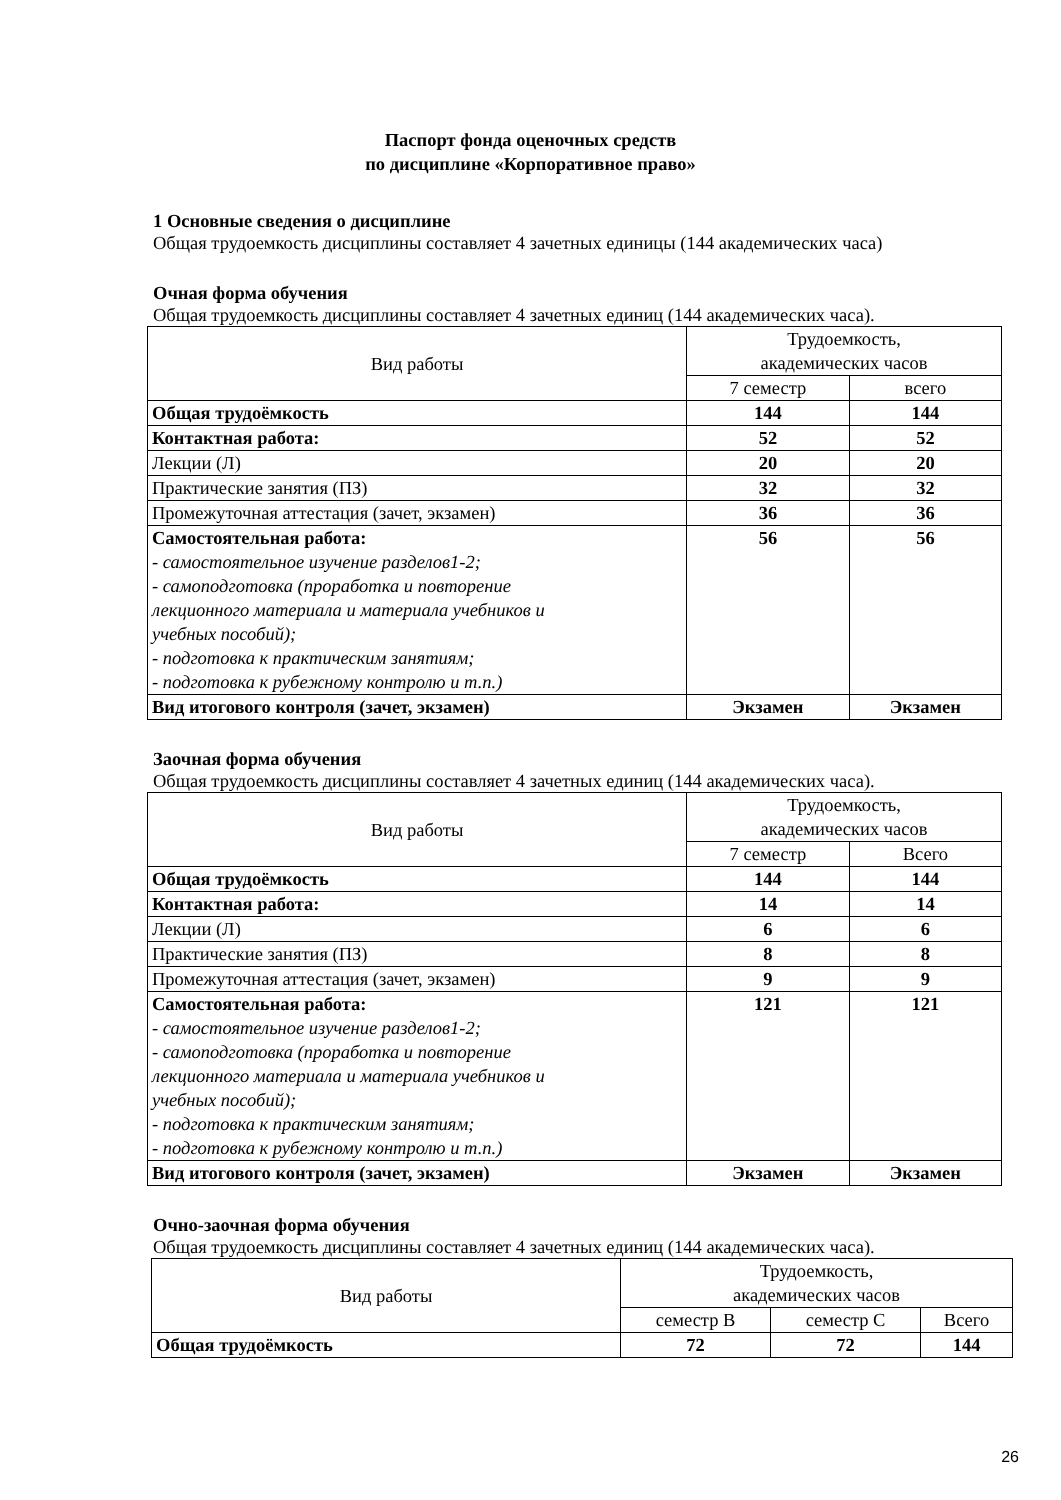Паспорт фонда оценочных средств
по дисциплине «Корпоративное право»
1 Основные сведения о дисциплине
Общая трудоемкость дисциплины составляет 4 зачетных единицы (144 академических часа)
Очная форма обучения
Общая трудоемкость дисциплины составляет 4 зачетных единиц (144 академических часа).
| Вид работы | Трудоемкость, академических часов | |
| | 7 семестр | всего |
| Общая трудоёмкость | 144 | 144 |
| Контактная работа: | 52 | 52 |
| Лекции (Л) | 20 | 20 |
| Практические занятия (ПЗ) | 32 | 32 |
| Промежуточная аттестация (зачет, экзамен) | 36 | 36 |
| Самостоятельная работа: - самостоятельное изучение разделов1-2; - самоподготовка (проработка и повторение лекционного материала и материала учебников и учебных пособий); - подготовка к практическим занятиям; - подготовка к рубежному контролю и т.п.) | 56 | 56 |
| Вид итогового контроля (зачет, экзамен) | Экзамен | Экзамен |
Заочная форма обучения
Общая трудоемкость дисциплины составляет 4 зачетных единиц (144 академических часа).
| Вид работы | Трудоемкость, академических часов | |
| | 7 семестр | Всего |
| Общая трудоёмкость | 144 | 144 |
| Контактная работа: | 14 | 14 |
| Лекции (Л) | 6 | 6 |
| Практические занятия (ПЗ) | 8 | 8 |
| Промежуточная аттестация (зачет, экзамен) | 9 | 9 |
| Самостоятельная работа: - самостоятельное изучение разделов1-2; - самоподготовка (проработка и повторение лекционного материала и материала учебников и учебных пособий); - подготовка к практическим занятиям; - подготовка к рубежному контролю и т.п.) | 121 | 121 |
| Вид итогового контроля (зачет, экзамен) | Экзамен | Экзамен |
Очно-заочная форма обучения
Общая трудоемкость дисциплины составляет 4 зачетных единиц (144 академических часа).
| Вид работы | Трудоемкость, академических часов | | |
| | семестр В | семестр С | Всего |
| Общая трудоёмкость | 72 | 72 | 144 |
26